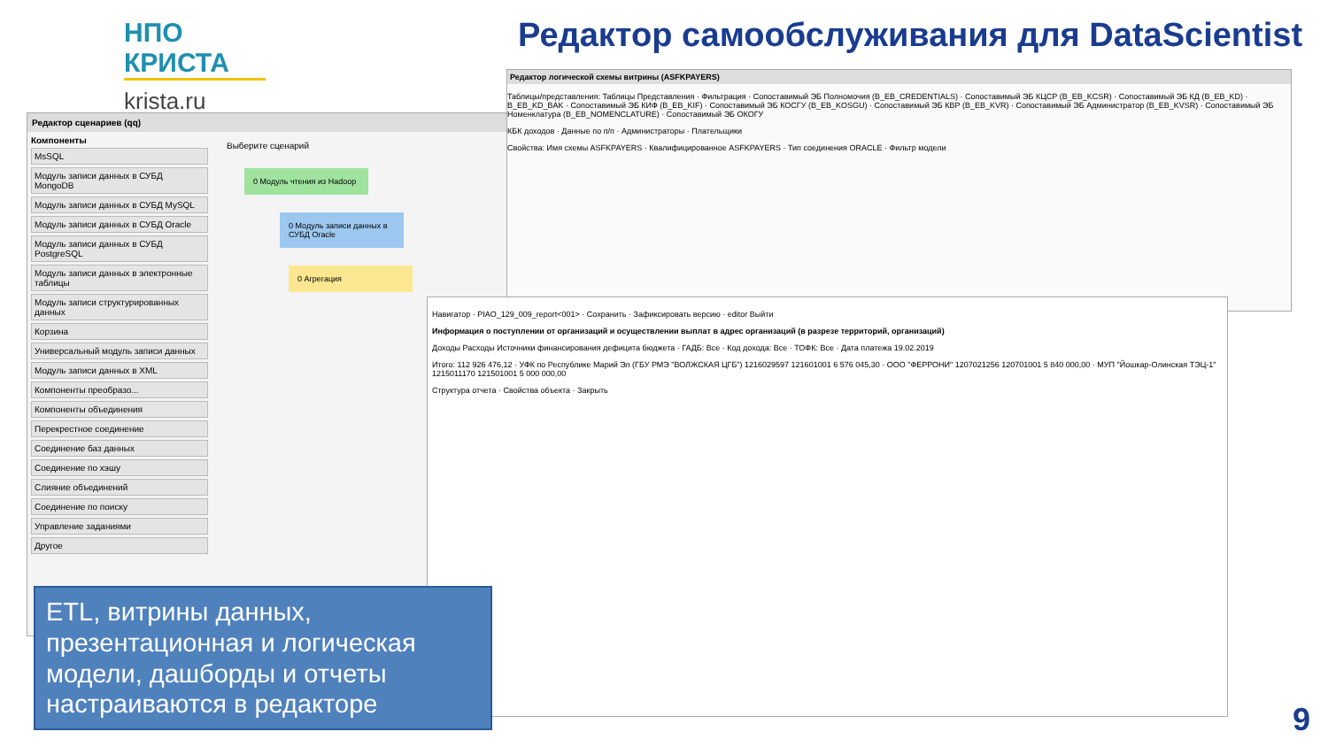НПО КРИСТА
krista.ru
Редактор самообслуживания для DataScientist
Редактор сценариев (qq)
Компоненты
MsSQL
Модуль записи данных в СУБД MongoDB
Модуль записи данных в СУБД MySQL
Модуль записи данных в СУБД Oracle
Модуль записи данных в СУБД PostgreSQL
Модуль записи данных в электронные таблицы
Модуль записи структурированных данных
Корзина
Универсальный модуль записи данных
Модуль записи данных в XML
Компоненты преобразо...
Компоненты объединения
Перекрестное соединение
Соединение баз данных
Соединение по хэшу
Слияние объединений
Соединение по поиску
Управление заданиями
Другое
Выберите сценарий
0 Модуль чтения из Hadoop
0 Модуль записи данных в СУБД Oracle
0 Агрегация
Редактор логической схемы витрины (ASFKPAYERS)
Таблицы/представления: Таблицы Представления · Фильтрация · Сопоставимый ЭБ Полномочия (B_EB_CREDENTIALS) · Сопоставимый ЭБ КЦСР (B_EB_KCSR) · Сопоставимый ЭБ КД (B_EB_KD) · B_EB_KD_BAK · Сопоставимый ЭБ КИФ (B_EB_KIF) · Сопоставимый ЭБ КОСГУ (B_EB_KOSGU) · Сопоставимый ЭБ КВР (B_EB_KVR) · Сопоставимый ЭБ Администратор (B_EB_KVSR) · Сопоставимый ЭБ Номенклатура (B_EB_NOMENCLATURE) · Сопоставимый ЭБ ОКОГУ
КБК доходов · Данные по п/п · Администраторы · Плательщики
Свойства: Имя схемы ASFKPAYERS · Квалифицированное ASFKPAYERS · Тип соединения ORACLE · Фильтр модели
Навигатор · PIAO_129_009_report<001> · Сохранить · Зафиксировать версию · editor Выйти
Информация о поступлении от организаций и осуществлении выплат в адрес организаций (в разрезе территорий, организаций)
Доходы Расходы Источники финансирования дефицита бюджета · ГАДБ: Все · Код дохода: Все · ТОФК: Все · Дата платежа 19.02.2019
Итого: 112 926 476,12 · УФК по Республике Марий Эл (ГБУ РМЭ "ВОЛЖСКАЯ ЦГБ") 1216029597 121601001 6 576 045,30 · ООО "ФЕРРОНИ" 1207021256 120701001 5 840 000,00 · МУП "Йошкар-Олинская ТЭЦ-1" 1215011170 121501001 5 000 000,00
Структура отчета · Свойства объекта · Закрыть
ETL, витрины данных, презентационная и логическая модели, дашборды и отчеты настраиваются в редакторе
9